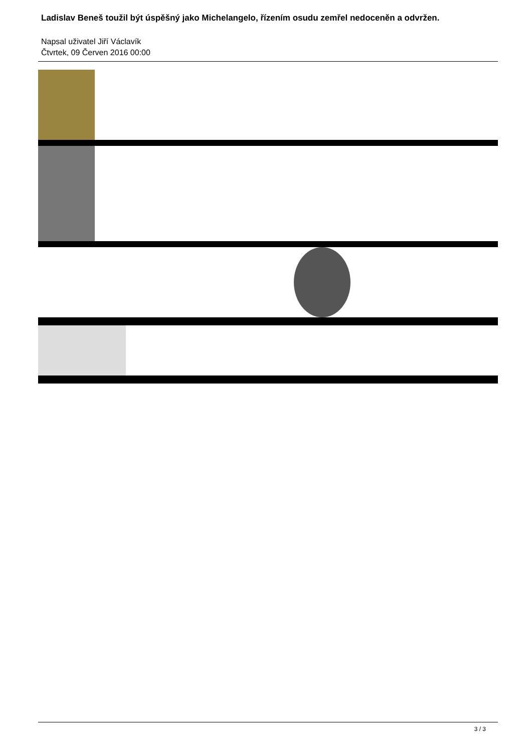Ladislav Beneš toužil být úspěšný jako Michelangelo, řízením osudu zemřel nedoceněn a odvržen.
Napsal uživatel Jiří Václavík
Čtvrtek, 09 Červen 2016 00:00
3 / 3